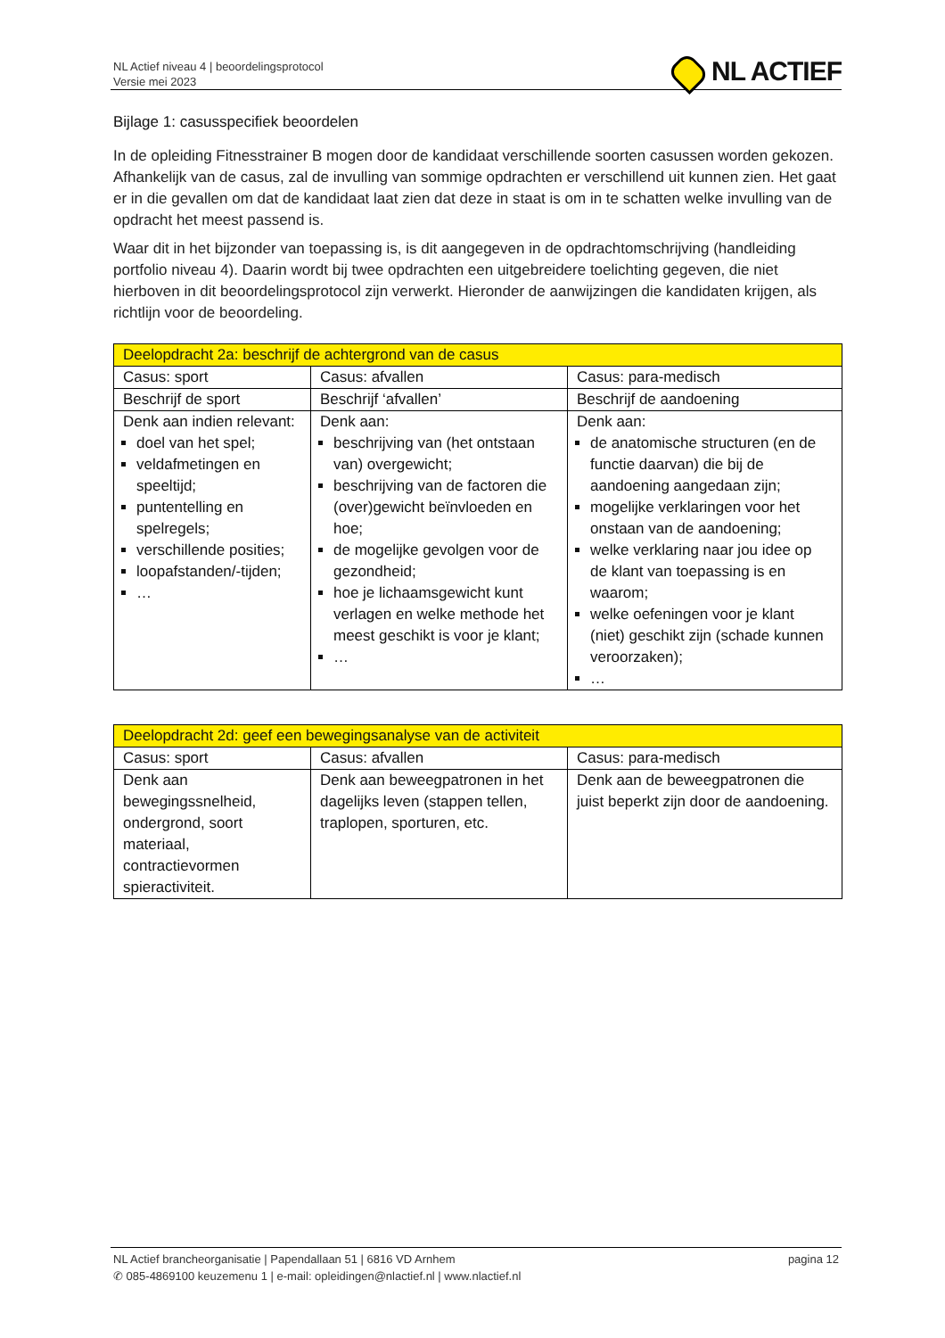NL Actief niveau 4 | beoordelingsprotocol
Versie mei 2023
NL ACTIEF
Bijlage 1: casusspecifiek beoordelen
In de opleiding Fitnesstrainer B mogen door de kandidaat verschillende soorten casussen worden gekozen. Afhankelijk van de casus, zal de invulling van sommige opdrachten er verschillend uit kunnen zien. Het gaat er in die gevallen om dat de kandidaat laat zien dat deze in staat is om in te schatten welke invulling van de opdracht het meest passend is.
Waar dit in het bijzonder van toepassing is, is dit aangegeven in de opdrachtomschrijving (handleiding portfolio niveau 4). Daarin wordt bij twee opdrachten een uitgebreidere toelichting gegeven, die niet hierboven in dit beoordelingsprotocol zijn verwerkt. Hieronder de aanwijzingen die kandidaten krijgen, als richtlijn voor de beoordeling.
| Deelopdracht 2a: beschrijf de achtergrond van de casus | | |
| --- | --- | --- |
| Casus: sport | Casus: afvallen | Casus: para-medisch |
| Beschrijf de sport | Beschrijf ‘afvallen’ | Beschrijf de aandoening |
| Denk aan indien relevant: doel van het spel; veldafmetingen en speeltijd; puntentelling en spelregels; verschillende posities; loopafstanden/-tijden; … | Denk aan: beschrijving van (het ontstaan van) overgewicht; beschrijving van de factoren die (over)gewicht beïnvloeden en hoe; de mogelijke gevolgen voor de gezondheid; hoe je lichaamsgewicht kunt verlagen en welke methode het meest geschikt is voor je klant; … | Denk aan: de anatomische structuren (en de functie daarvan) die bij de aandoening aangedaan zijn; mogelijke verklaringen voor het onstaan van de aandoening; welke verklaring naar jou idee op de klant van toepassing is en waarom; welke oefeningen voor je klant (niet) geschikt zijn (schade kunnen veroorzaken); … |
| Deelopdracht 2d: geef een bewegingsanalyse van de activiteit | | |
| --- | --- | --- |
| Casus: sport | Casus: afvallen | Casus: para-medisch |
| Denk aan bewegingssnelheid, ondergrond, soort materiaal, contractievormen spieractiviteit. | Denk aan beweegpatronen in het dagelijks leven (stappen tellen, traplopen, sporturen, etc. | Denk aan de beweegpatronen die juist beperkt zijn door de aandoening. |
NL Actief brancheorganisatie | Papendallaan 51 | 6816 VD Arnhem
✆ 085-4869100 keuzemenu 1 | e-mail: opleidingen@nlactief.nl | www.nlactief.nl
pagina 12